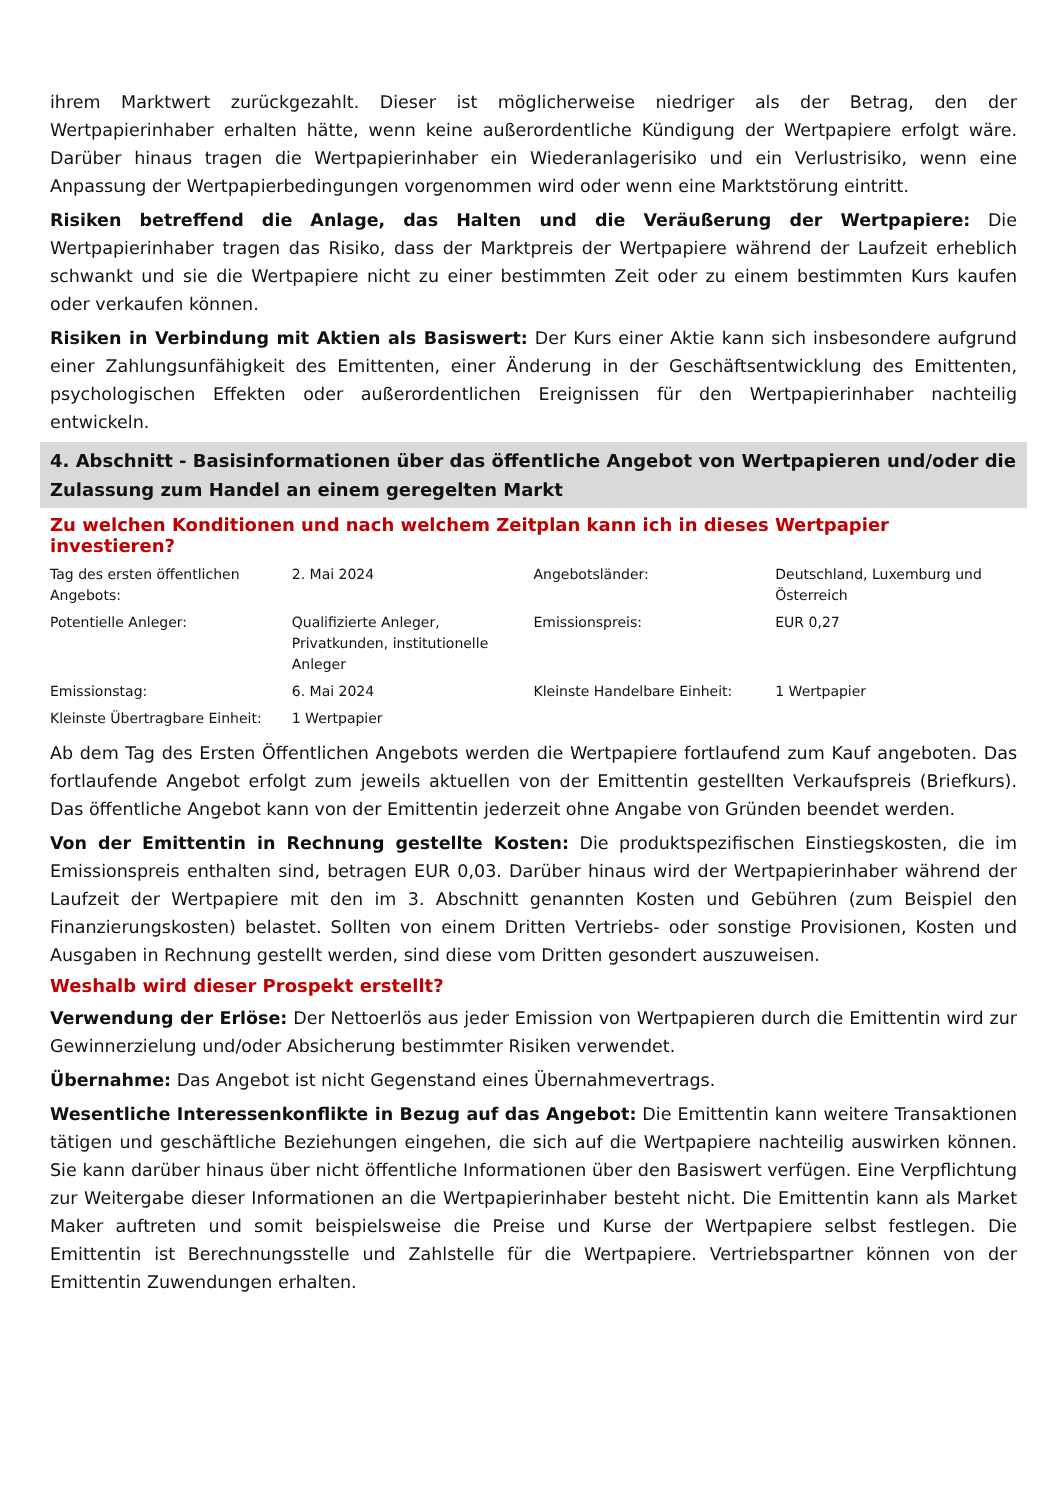ihrem Marktwert zurückgezahlt. Dieser ist möglicherweise niedriger als der Betrag, den der Wertpapierinhaber erhalten hätte, wenn keine außerordentliche Kündigung der Wertpapiere erfolgt wäre. Darüber hinaus tragen die Wertpapierinhaber ein Wiederanlagerisiko und ein Verlustrisiko, wenn eine Anpassung der Wertpapierbedingungen vorgenommen wird oder wenn eine Marktstörung eintritt.
Risiken betreffend die Anlage, das Halten und die Veräußerung der Wertpapiere: Die Wertpapierinhaber tragen das Risiko, dass der Marktpreis der Wertpapiere während der Laufzeit erheblich schwankt und sie die Wertpapiere nicht zu einer bestimmten Zeit oder zu einem bestimmten Kurs kaufen oder verkaufen können.
Risiken in Verbindung mit Aktien als Basiswert: Der Kurs einer Aktie kann sich insbesondere aufgrund einer Zahlungsunfähigkeit des Emittenten, einer Änderung in der Geschäftsentwicklung des Emittenten, psychologischen Effekten oder außerordentlichen Ereignissen für den Wertpapierinhaber nachteilig entwickeln.
4. Abschnitt - Basisinformationen über das öffentliche Angebot von Wertpapieren und/oder die Zulassung zum Handel an einem geregelten Markt
Zu welchen Konditionen und nach welchem Zeitplan kann ich in dieses Wertpapier investieren?
| Tag des ersten öffentlichen Angebots: | 2. Mai 2024 | Angebotsländer: | Deutschland, Luxemburg und Österreich |
| Potentielle Anleger: | Qualifizierte Anleger, Privatkunden, institutionelle Anleger | Emissionspreis: | EUR 0,27 |
| Emissionstag: | 6. Mai 2024 | Kleinste Handelbare Einheit: | 1 Wertpapier |
| Kleinste Übertragbare Einheit: | 1 Wertpapier | | |
Ab dem Tag des Ersten Öffentlichen Angebots werden die Wertpapiere fortlaufend zum Kauf angeboten. Das fortlaufende Angebot erfolgt zum jeweils aktuellen von der Emittentin gestellten Verkaufspreis (Briefkurs). Das öffentliche Angebot kann von der Emittentin jederzeit ohne Angabe von Gründen beendet werden.
Von der Emittentin in Rechnung gestellte Kosten: Die produktspezifischen Einstiegskosten, die im Emissionspreis enthalten sind, betragen EUR 0,03. Darüber hinaus wird der Wertpapierinhaber während der Laufzeit der Wertpapiere mit den im 3. Abschnitt genannten Kosten und Gebühren (zum Beispiel den Finanzierungskosten) belastet. Sollten von einem Dritten Vertriebs- oder sonstige Provisionen, Kosten und Ausgaben in Rechnung gestellt werden, sind diese vom Dritten gesondert auszuweisen.
Weshalb wird dieser Prospekt erstellt?
Verwendung der Erlöse: Der Nettoerlös aus jeder Emission von Wertpapieren durch die Emittentin wird zur Gewinnerzielung und/oder Absicherung bestimmter Risiken verwendet.
Übernahme: Das Angebot ist nicht Gegenstand eines Übernahmevertrags.
Wesentliche Interessenkonflikte in Bezug auf das Angebot: Die Emittentin kann weitere Transaktionen tätigen und geschäftliche Beziehungen eingehen, die sich auf die Wertpapiere nachteilig auswirken können. Sie kann darüber hinaus über nicht öffentliche Informationen über den Basiswert verfügen. Eine Verpflichtung zur Weitergabe dieser Informationen an die Wertpapierinhaber besteht nicht. Die Emittentin kann als Market Maker auftreten und somit beispielsweise die Preise und Kurse der Wertpapiere selbst festlegen. Die Emittentin ist Berechnungsstelle und Zahlstelle für die Wertpapiere. Vertriebspartner können von der Emittentin Zuwendungen erhalten.